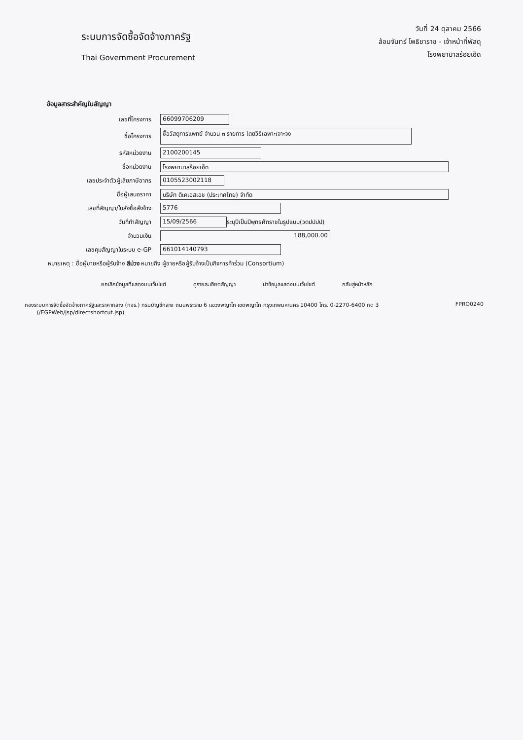ระบบการจัดซื้อจัดจ้างภาครัฐ
Thai Government Procurement
วันที่ 24 ตุลาคม 2566
ล้อมจันทร์ โพธิชาราช - เจ้าหน้าที่พัสดุ
โรงพยาบาลร้อยเอ็ด
ข้อมูลสาระสำคัญในสัญญา
เลขที่โครงการ 66099706209
ชื่อโครงการ ซื้อวัสดุการแพทย์ จำนวน ๓ รายการ โดยวิธีเฉพาะเจาะจง
รหัสหน่วยงาน 2100200145
ชื่อหน่วยงาน โรงพยาบาลร้อยเอ็ด
เลขประจำตัวผู้เสียภาษีอากร 0105523002118
ชื่อผู้เสนอราคา บริษัท ดีเคเอสเอช (ประเทศไทย) จำกัด
เลขที่สัญญา/ใบสั่งซื้อสั่งจ้าง 5776
วันที่ทำสัญญา 15/09/2566 ระบุปีเป็นปีพุทธศักราชในรูปแบบ(วดปปปป)
จำนวนเงิน 188,000.00
เลขคุมสัญญาในระบบ e-GP 661014140793
หมายเหตุ : ชื่อผู้ขายหรือผู้รับจ้าง สีม่วง หมายถึง ผู้ขายหรือผู้รับจ้างเป็นกิจการค้าร่วม (Consortium)
ยกเลิกข้อมูลที่แสดงบนเว็บไซต์ ดูรายละเอียดสัญญา นำข้อมูลแสดงบนเว็บไซต์ กลับสู่หน้าหลัก
กองระบบการจัดซื้อจัดจ้างภาครัฐและราคากลาง (กจร.) กรมบัญชีกลาง ถนนพระราม 6 แขวงพญาไท เขตพญาไท กรุงเทพมหานคร 10400 โทร. 0-2270-6400 กด 3
(/EGPWeb/jsp/directshortcut.jsp) FPRO0240